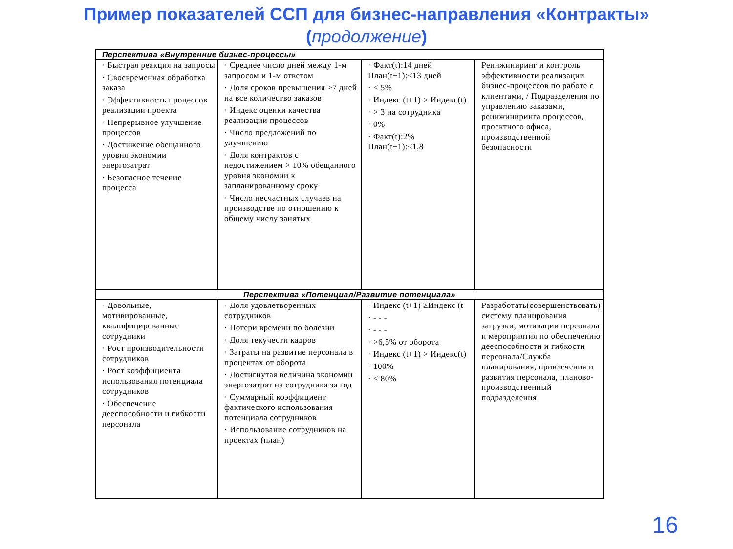Пример показателей ССП для бизнес-направления «Контракты»
(продолжение)
| Перспектива «Внутренние бизнес-процессы» | | | |
| --- | --- | --- | --- |
| · Быстрая реакция на запросы · Своевременная обработка заказа · Эффективность процессов реализации проекта · Непрерывное улучшение процессов · Достижение обещанного уровня экономии энергозатрат · Безопасное течение процесса | · Среднее число дней между 1-м запросом и 1-м ответом · Доля сроков превышения >7 дней на все количество заказов · Индекс оценки качества реализации процессов · Число предложений по улучшению · Доля контрактов с недостижением > 10% обещанного уровня экономии к запланированному сроку · Число несчастных случаев на производстве по отношению к общему числу занятых | · Факт(t):14 дней План(t+1):<13 дней · < 5% · Индекс (t+1) > Индекс(t) · > 3 на сотрудника · 0% · Факт(t):2% План(t+1):≤1,8 | Реинжиниринг и контроль эффективности реализации бизнес-процессов по работе с клиентами, / Подразделения по управлению заказами, реинжиниринга процессов, проектного офиса, производственной безопасности |
| Перспектива «Потенциал/Развитие потенциала» | | | |
| · Довольные, мотивированные, квалифицированные сотрудники · Рост производительности сотрудников · Рост коэффициента использования потенциала сотрудников · Обеспечение дееспособности и гибкости персонала | · Доля удовлетворенных сотрудников · Потери времени по болезни · Доля текучести кадров · Затраты на развитие персонала в процентах от оборота · Достигнутая величина экономии энергозатрат на сотрудника за год · Суммарный коэффициент фактического использования потенциала сотрудников · Использование сотрудников на проектах (план) | · Индекс (t+1) ≥Индекс (t · - - - · - - - · >6,5% от оборота · Индекс (t+1) > Индекс(t) · 100% · < 80% | Разработать(совершенствовать) систему планирования загрузки, мотивации персонала и мероприятия по обеспечению дееспособности и гибкости персонала/Служба планирования, привлечения и развития персонала, планово-производственный подразделения |
16